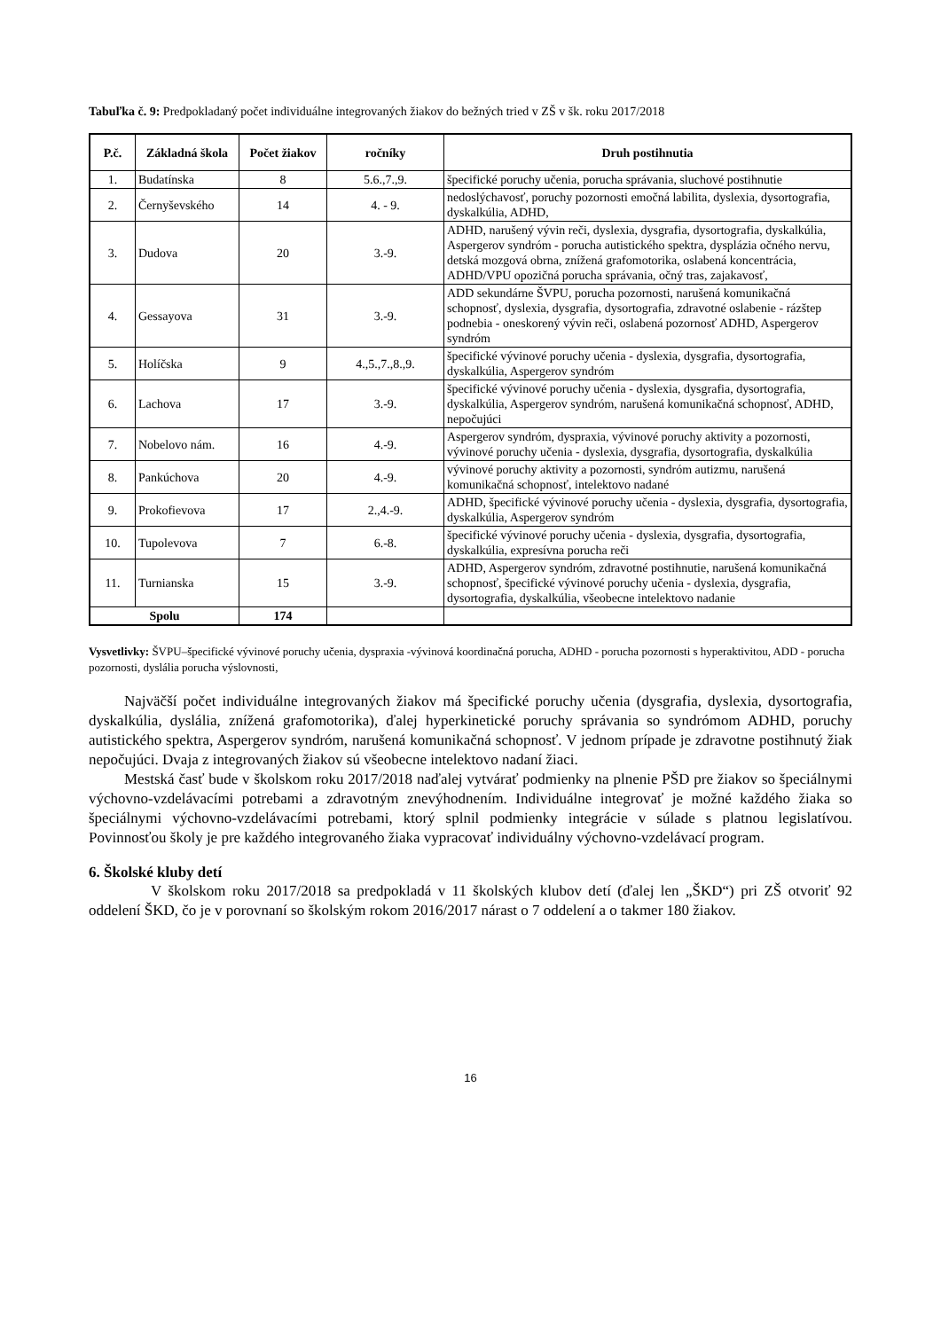Tabuľka č. 9: Predpokladaný počet individuálne integrovaných žiakov do bežných tried v ZŠ v šk. roku 2017/2018
| P.č. | Základná škola | Počet žiakov | ročníky | Druh postihnutia |
| --- | --- | --- | --- | --- |
| 1. | Budatínska | 8 | 5.6.,7.,9. | špecifické poruchy učenia, porucha správania, sluchové postihnutie |
| 2. | Černyševského | 14 | 4. - 9. | nedoslýchavosť, poruchy pozornosti emočná labilita, dyslexia, dysortografia, dyskalkúlia, ADHD, |
| 3. | Dudova | 20 | 3.-9. | ADHD, narušený vývin reči, dyslexia, dysgrafia, dysortografia, dyskalkúlia, Aspergerov syndróm - porucha autistického spektra, dysplázia očného nervu, detská mozgová obrna, znížená grafomotorika, oslabená koncentrácia, ADHD/VPU opozičná porucha správania, očný tras, zajakavosť, |
| 4. | Gessayova | 31 | 3.-9. | ADD sekundárne ŠVPU, porucha pozornosti, narušená komunikačná schopnosť, dyslexia, dysgrafia, dysortografia, zdravotné oslabenie - rázštep podnebia - oneskorený vývin reči, oslabená pozornosť ADHD, Aspergerov syndróm |
| 5. | Holíčska | 9 | 4.,5.,7.,8.,9. | špecifické vývinové poruchy učenia - dyslexia, dysgrafia, dysortografia, dyskalkúlia, Aspergerov syndróm |
| 6. | Lachova | 17 | 3.-9. | špecifické vývinové poruchy učenia - dyslexia, dysgrafia, dysortografia, dyskalkúlia, Aspergerov syndróm, narušená komunikačná schopnosť, ADHD, nepočujúci |
| 7. | Nobelovo nám. | 16 | 4.-9. | Aspergerov syndróm, dyspraxia, vývinové poruchy aktivity a pozornosti, vývinové poruchy učenia - dyslexia, dysgrafia, dysortografia, dyskalkúlia |
| 8. | Pankúchova | 20 | 4.-9. | vývinové poruchy aktivity a pozornosti, syndróm autizmu, narušená komunikačná schopnosť, intelektovo nadané |
| 9. | Prokofievova | 17 | 2.,4.-9. | ADHD, špecifické vývinové poruchy učenia - dyslexia, dysgrafia, dysortografia, dyskalkúlia, Aspergerov syndróm |
| 10. | Tupolevova | 7 | 6.-8. | špecifické vývinové poruchy učenia - dyslexia, dysgrafia, dysortografia, dyskalkúlia, expresívna porucha reči |
| 11. | Turnianska | 15 | 3.-9. | ADHD, Aspergerov syndróm, zdravotné postihnutie, narušená komunikačná schopnosť, špecifické vývinové poruchy učenia - dyslexia, dysgrafia, dysortografia, dyskalkúlia, všeobecne intelektovo nadanie |
| Spolu | | 174 | | |
Vysvetlivky: ŠVPU–špecifické vývinové poruchy učenia, dyspraxia -vývinová koordinačná porucha, ADHD - porucha pozornosti s hyperaktivitou, ADD - porucha pozornosti, dyslália porucha výslovnosti,
Najväčší počet individuálne integrovaných žiakov má špecifické poruchy učenia (dysgrafia, dyslexia, dysortografia, dyskalkúlia, dyslália, znížená grafomotorika), ďalej hyperkinetické poruchy správania so syndrómom ADHD, poruchy autistického spektra, Aspergerov syndróm, narušená komunikačná schopnosť. V jednom prípade je zdravotne postihnutý žiak nepočujúci. Dvaja z integrovaných žiakov sú všeobecne intelektovo nadaní žiaci.
Mestská časť bude v školskom roku 2017/2018 naďalej vytvárať podmienky na plnenie PŠD pre žiakov so špeciálnymi výchovno-vzdelávacími potrebami a zdravotným znevýhodnením. Individuálne integrovať je možné každého žiaka so špeciálnymi výchovno-vzdelávacími potrebami, ktorý splnil podmienky integrácie v súlade s platnou legislatívou. Povinnosťou školy je pre každého integrovaného žiaka vypracovať individuálny výchovno-vzdelávací program.
6. Školské kluby detí
V školskom roku 2017/2018 sa predpokladá v 11 školských klubov detí (ďalej len „ŠKD“) pri ZŠ otvoriť 92 oddelení ŠKD, čo je v porovnaní so školským rokom 2016/2017 nárast o 7 oddelení a o takmer 180 žiakov.
16